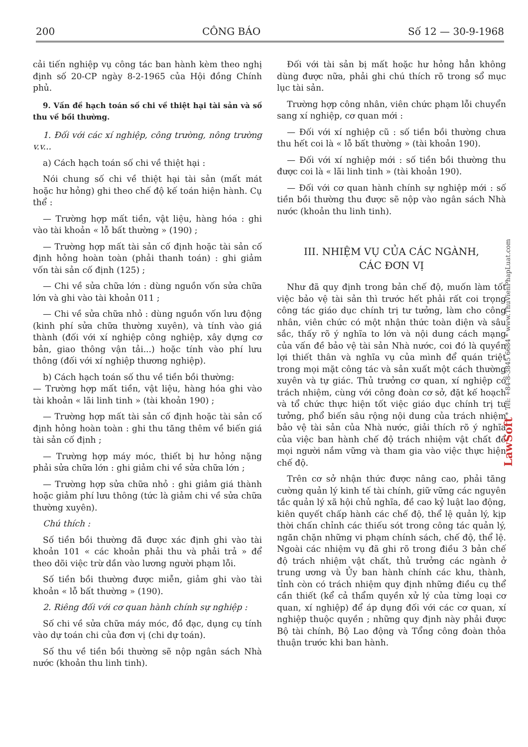200 CÔNG BÁO Số 12 — 30-9-1968
cải tiến nghiệp vụ công tác ban hành kèm theo nghị định số 20-CP ngày 8-2-1965 của Hội đồng Chính phủ.
9. Vấn đề hạch toán số chi về thiệt hại tài sản và số thu về bồi thường.
1. Đối với các xí nghiệp, công trường, nông trường v.v...
a) Cách hạch toán số chi về thiệt hại :
Nói chung số chi về thiệt hại tài sản (mất mát hoặc hư hỏng) ghi theo chế độ kế toán hiện hành. Cụ thể :
— Trường hợp mất tiền, vật liệu, hàng hóa : ghi vào tài khoản « lỗ bất thường » (190) ;
— Trường hợp mất tài sản cố định hoặc tài sản cố định hỏng hoàn toàn (phải thanh toán) : ghi giảm vốn tài sản cố định (125) ;
— Chi về sửa chữa lớn : dùng nguồn vốn sửa chữa lớn và ghi vào tài khoản 011 ;
— Chi về sửa chữa nhỏ : dùng nguồn vốn lưu động (kinh phí sửa chữa thường xuyên), và tính vào giá thành (đối với xí nghiệp công nghiệp, xây dựng cơ bản, giao thông vận tải...) hoặc tính vào phí lưu thông (đối với xí nghiệp thương nghiệp).
b) Cách hạch toán số thu về tiền bồi thường:
— Trường hợp mất tiền, vật liệu, hàng hóa ghi vào tài khoản « lãi linh tinh » (tài khoản 190) ;
— Trường hợp mất tài sản cố định hoặc tài sản cố định hỏng hoàn toàn : ghi thu tăng thêm về biến giá tài sản cố định ;
— Trường hợp máy móc, thiết bị hư hỏng nặng phải sửa chữa lớn : ghi giảm chi về sửa chữa lớn ;
— Trường hợp sửa chữa nhỏ : ghi giảm giá thành hoặc giảm phí lưu thông (tức là giảm chi về sửa chữa thường xuyên).
Chú thích :
Số tiền bồi thường đã được xác định ghi vào tài khoản 101 « các khoản phải thu và phải trả » để theo dõi việc trừ dần vào lương người phạm lỗi.
Số tiền bồi thường được miễn, giảm ghi vào tài khoản « lỗ bất thường » (190).
2. Riêng đối với cơ quan hành chính sự nghiệp :
Số chi về sửa chữa máy móc, đồ đạc, dụng cụ tính vào dự toán chi của đơn vị (chi dự toán).
Số thu về tiền bồi thường sẽ nộp ngân sách Nhà nước (khoản thu linh tinh).
Đối với tài sản bị mất hoặc hư hỏng hẳn không dùng được nữa, phải ghi chú thích rõ trong sổ mục lục tài sản.
Trường hợp công nhân, viên chức phạm lỗi chuyển sang xí nghiệp, cơ quan mới :
— Đối với xí nghiệp cũ : số tiền bồi thường chưa thu hết coi là « lỗ bất thường » (tài khoản 190).
— Đối với xí nghiệp mới : số tiền bồi thường thu được coi là « lãi linh tinh » (tài khoản 190).
— Đối với cơ quan hành chính sự nghiệp mới : số tiền bồi thường thu được sẽ nộp vào ngân sách Nhà nước (khoản thu linh tinh).
III. NHIỆM VỤ CỦA CÁC NGÀNH,
CÁC ĐƠN VỊ
Như đã quy định trong bản chế độ, muốn làm tốt việc bảo vệ tài sản thì trước hết phải rất coi trọng công tác giáo dục chính trị tư tưởng, làm cho công nhân, viên chức có một nhận thức toàn diện và sâu sắc, thấy rõ ý nghĩa to lớn và nội dung cách mạng của vấn đề bảo vệ tài sản Nhà nước, coi đó là quyền lợi thiết thân và nghĩa vụ của mình để quán triệt trong mọi mặt công tác và sản xuất một cách thường xuyên và tự giác. Thủ trưởng cơ quan, xí nghiệp có trách nhiệm, cùng với công đoàn cơ sở, đặt kế hoạch và tổ chức thực hiện tốt việc giáo dục chính trị tư tưởng, phổ biến sâu rộng nội dung của trách nhiệm bảo vệ tài sản của Nhà nước, giải thích rõ ý nghĩa của việc ban hành chế độ trách nhiệm vật chất để mọi người nắm vững và tham gia vào việc thực hiện chế độ.
Trên cơ sở nhận thức được nâng cao, phải tăng cường quản lý kinh tế tài chính, giữ vững các nguyên tắc quản lý xã hội chủ nghĩa, đề cao kỷ luật lao động, kiên quyết chấp hành các chế độ, thể lệ quản lý, kịp thời chấn chỉnh các thiếu sót trong công tác quản lý, ngăn chặn những vi phạm chính sách, chế độ, thể lệ. Ngoài các nhiệm vụ đã ghi rõ trong điều 3 bản chế độ trách nhiệm vật chất, thủ trưởng các ngành ở trung ương và Ủy ban hành chính các khu, thành, tỉnh còn có trách nhiệm quy định những điều cụ thể cần thiết (kể cả thẩm quyền xử lý của từng loại cơ quan, xí nghiệp) để áp dụng đối với các cơ quan, xí nghiệp thuộc quyền ; những quy định này phải được Bộ tài chính, Bộ Lao động và Tổng công đoàn thỏa thuận trước khi ban hành.
LawSoft * Tel: +84-8-3845 6684 * www.ThuVienPhapLuat.com